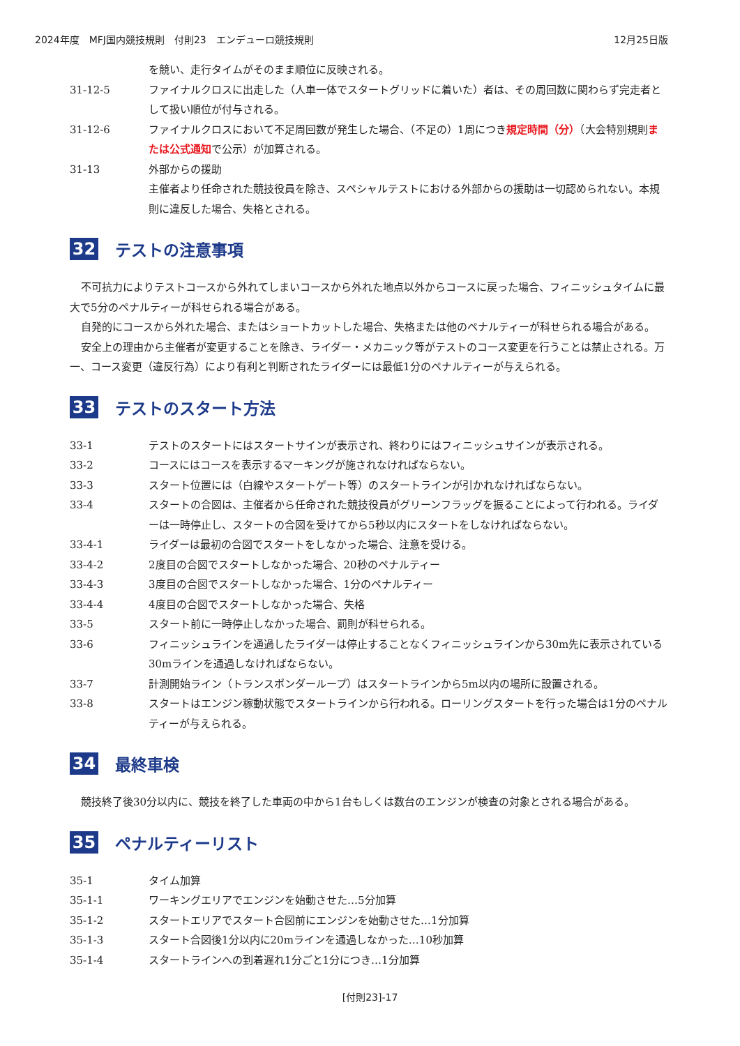2024年度　MFJ国内競技規則　付則23　エンデューロ競技規則 12月25日版
を競い、走行タイムがそのまま順位に反映される。
31-12-5 ファイナルクロスに出走した（人車一体でスタートグリッドに着いた）者は、その周回数に関わらず完走者として扱い順位が付与される。
31-12-6 ファイナルクロスにおいて不足周回数が発生した場合、（不足の）1周につき規定時間（分）（大会特別規則または公式通知で公示）が加算される。
31-13 外部からの援助
主催者より任命された競技役員を除き、スペシャルテストにおける外部からの援助は一切認められない。本規則に違反した場合、失格とされる。
32 テストの注意事項
不可抗力によりテストコースから外れてしまいコースから外れた地点以外からコースに戻った場合、フィニッシュタイムに最大で5分のペナルティーが科せられる場合がある。
自発的にコースから外れた場合、またはショートカットした場合、失格または他のペナルティーが科せられる場合がある。
安全上の理由から主催者が変更することを除き、ライダー・メカニック等がテストのコース変更を行うことは禁止される。万一、コース変更（違反行為）により有利と判断されたライダーには最低1分のペナルティーが与えられる。
33 テストのスタート方法
33-1 テストのスタートにはスタートサインが表示され、終わりにはフィニッシュサインが表示される。
33-2 コースにはコースを表示するマーキングが施されなければならない。
33-3 スタート位置には（白線やスタートゲート等）のスタートラインが引かれなければならない。
33-4 スタートの合図は、主催者から任命された競技役員がグリーンフラッグを振ることによって行われる。ライダーは一時停止し、スタートの合図を受けてから5秒以内にスタートをしなければならない。
33-4-1 ライダーは最初の合図でスタートをしなかった場合、注意を受ける。
33-4-2 2度目の合図でスタートしなかった場合、20秒のペナルティー
33-4-3 3度目の合図でスタートしなかった場合、1分のペナルティー
33-4-4 4度目の合図でスタートしなかった場合、失格
33-5 スタート前に一時停止しなかった場合、罰則が科せられる。
33-6 フィニッシュラインを通過したライダーは停止することなくフィニッシュラインから30m先に表示されている30mラインを通過しなければならない。
33-7 計測開始ライン（トランスポンダーループ）はスタートラインから5m以内の場所に設置される。
33-8 スタートはエンジン稼動状態でスタートラインから行われる。ローリングスタートを行った場合は1分のペナルティーが与えられる。
34 最終車検
競技終了後30分以内に、競技を終了した車両の中から1台もしくは数台のエンジンが検査の対象とされる場合がある。
35 ペナルティーリスト
35-1 タイム加算
35-1-1 ワーキングエリアでエンジンを始動させた…5分加算
35-1-2 スタートエリアでスタート合図前にエンジンを始動させた…1分加算
35-1-3 スタート合図後1分以内に20mラインを通過しなかった…10秒加算
35-1-4 スタートラインへの到着遅れ1分ごと1分につき…1分加算
[付則23]-17